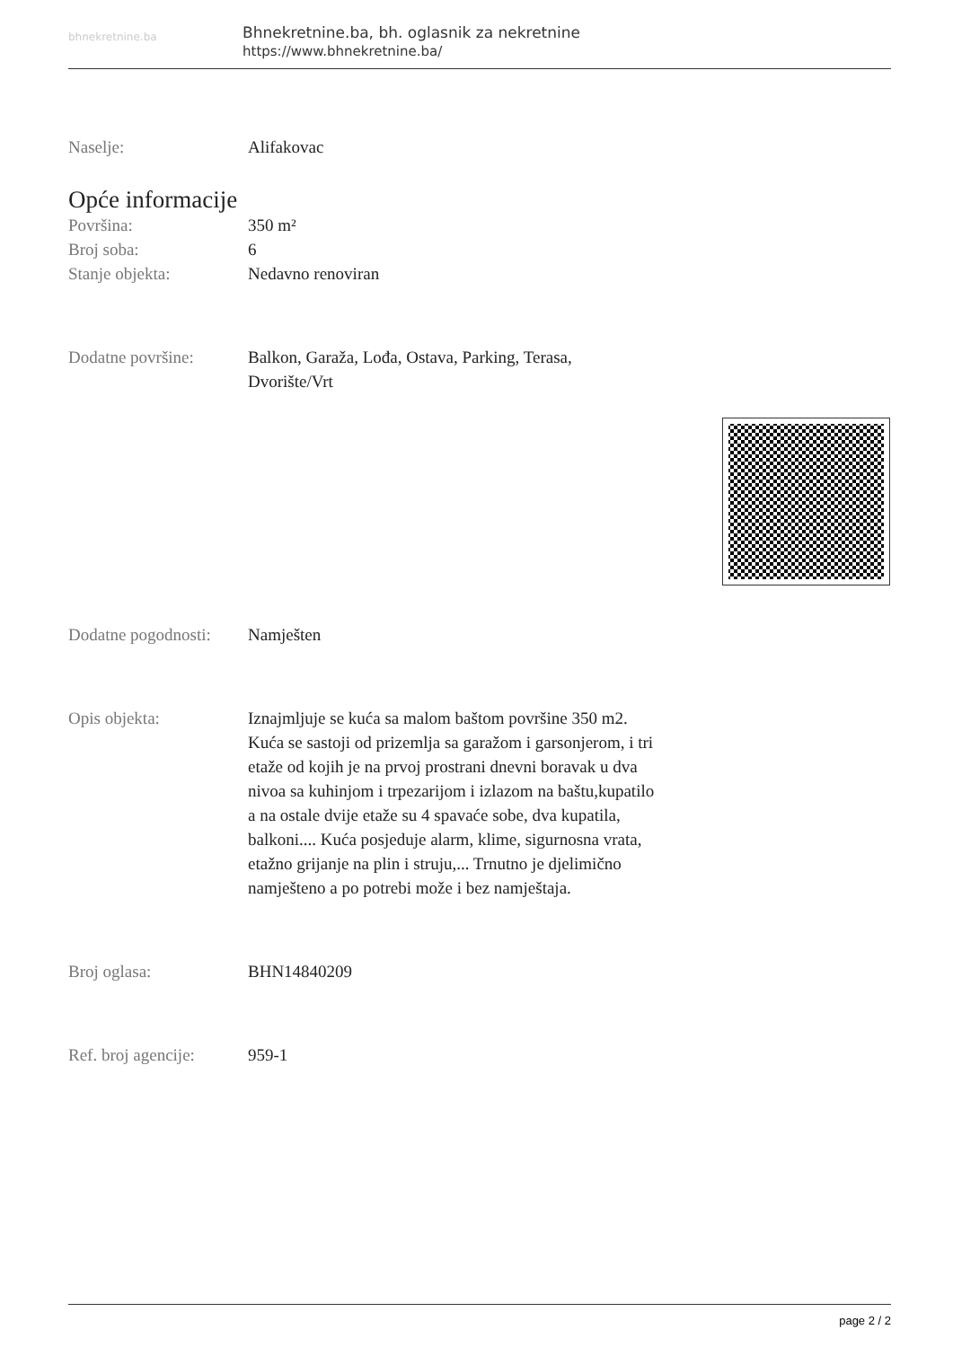bhnekretnine.ba
Bhnekretnine.ba, bh. oglasnik za nekretnine
https://www.bhnekretnine.ba/
Naselje: Alifakovac
Opće informacije
Površina: 350 m²
Broj soba: 6
Stanje objekta: Nedavno renoviran
Dodatne površine: Balkon, Garaža, Lođa, Ostava, Parking, Terasa, Dvorište/Vrt
Dodatne pogodnosti:
Namješten
Opis objekta: Iznajmljuje se kuća sa malom baštom površine 350 m2. Kuća se sastoji od prizemlja sa garažom i garsonjerom, i tri etaže od kojih je na prvoj prostrani dnevni boravak u dva nivoa sa kuhinjom i trpezarijom i izlazom na baštu,kupatilo a na ostale dvije etaže su 4 spavaće sobe, dva kupatila, balkoni.... Kuća posjeduje alarm, klime, sigurnosna vrata, etažno grijanje na plin i struju,... Trnutno je djelimično namješteno a po potrebi može i bez namještaja.
Broj oglasa: BHN14840209
Ref. broj agencije:
959-1
page 2 / 2